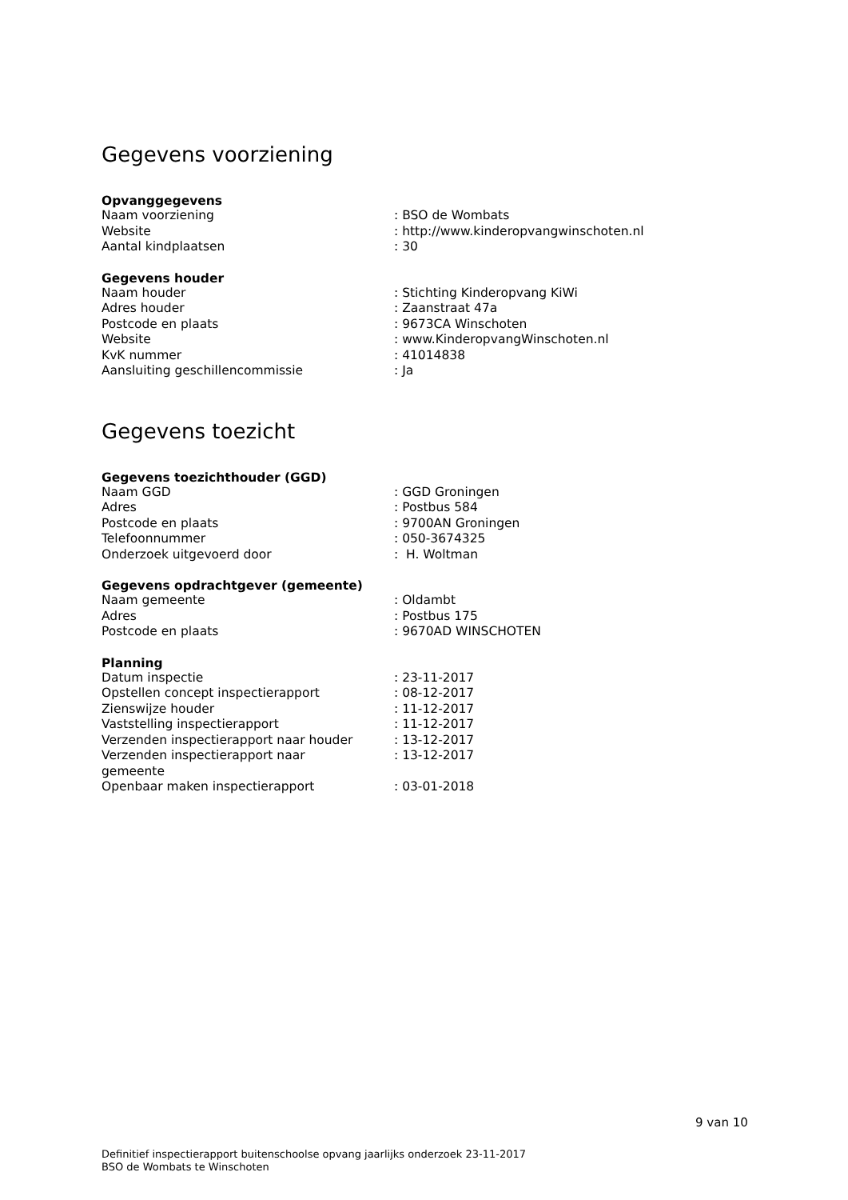Gegevens voorziening
Opvanggegevens
| Naam voorziening | : BSO de Wombats |
| Website | : http://www.kinderopvangwinschoten.nl |
| Aantal kindplaatsen | : 30 |
Gegevens houder
| Naam houder | : Stichting Kinderopvang KiWi |
| Adres houder | : Zaanstraat 47a |
| Postcode en plaats | : 9673CA Winschoten |
| Website | : www.KinderopvangWinschoten.nl |
| KvK nummer | : 41014838 |
| Aansluiting geschillencommissie | : Ja |
Gegevens toezicht
Gegevens toezichthouder (GGD)
| Naam GGD | : GGD Groningen |
| Adres | : Postbus 584 |
| Postcode en plaats | : 9700AN Groningen |
| Telefoonnummer | : 050-3674325 |
| Onderzoek uitgevoerd door | : H. Woltman |
Gegevens opdrachtgever (gemeente)
| Naam gemeente | : Oldambt |
| Adres | : Postbus 175 |
| Postcode en plaats | : 9670AD WINSCHOTEN |
Planning
| Datum inspectie | : 23-11-2017 |
| Opstellen concept inspectierapport | : 08-12-2017 |
| Zienswijze houder | : 11-12-2017 |
| Vaststelling inspectierapport | : 11-12-2017 |
| Verzenden inspectierapport naar houder | : 13-12-2017 |
| Verzenden inspectierapport naar gemeente | : 13-12-2017 |
| Openbaar maken inspectierapport | : 03-01-2018 |
9 van 10
Definitief inspectierapport buitenschoolse opvang jaarlijks onderzoek 23-11-2017
BSO de Wombats te Winschoten